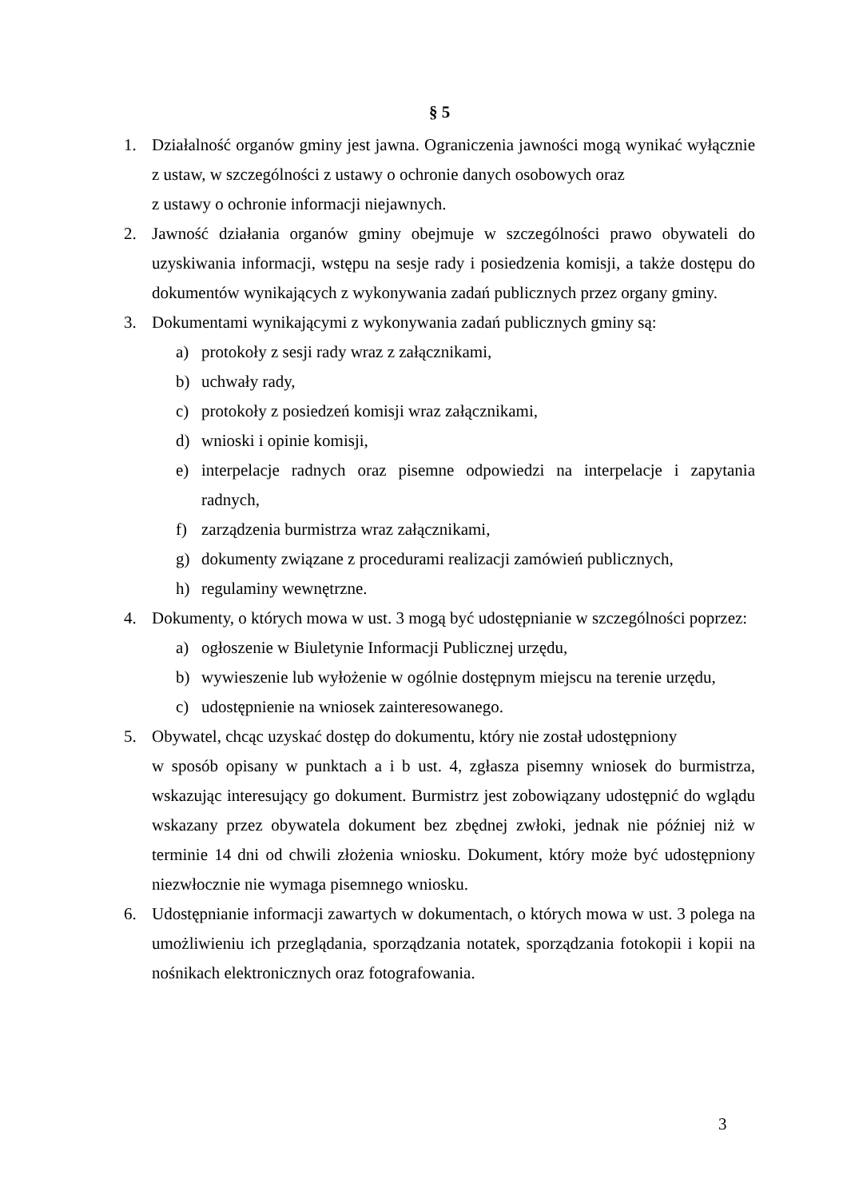§ 5
1. Działalność organów gminy jest jawna. Ograniczenia jawności mogą wynikać wyłącznie z ustaw, w szczególności z ustawy o ochronie danych osobowych oraz
z ustawy o ochronie informacji niejawnych.
2. Jawność działania organów gminy obejmuje w szczególności prawo obywateli do uzyskiwania informacji, wstępu na sesje rady i posiedzenia komisji, a także dostępu do dokumentów wynikających z wykonywania zadań publicznych przez organy gminy.
3. Dokumentami wynikającymi z wykonywania zadań publicznych gminy są:
a) protokoły z sesji rady wraz z załącznikami,
b) uchwały rady,
c) protokoły z posiedzeń komisji wraz załącznikami,
d) wnioski i opinie komisji,
e) interpelacje radnych oraz pisemne odpowiedzi na interpelacje i zapytania radnych,
f) zarządzenia burmistrza wraz załącznikami,
g) dokumenty związane z procedurami realizacji zamówień publicznych,
h) regulaminy wewnętrzne.
4. Dokumenty, o których mowa w ust. 3 mogą być udostępnianie w szczególności poprzez:
a) ogłoszenie w Biuletynie Informacji Publicznej urzędu,
b) wywieszenie lub wyłożenie w ogólnie dostępnym miejscu na terenie urzędu,
c) udostępnienie na wniosek zainteresowanego.
5. Obywatel, chcąc uzyskać dostęp do dokumentu, który nie został udostępniony
w sposób opisany w punktach a i b ust. 4, zgłasza pisemny wniosek do burmistrza, wskazując interesujący go dokument. Burmistrz jest zobowiązany udostępnić do wglądu wskazany przez obywatela dokument bez zbędnej zwłoki, jednak nie później niż w terminie 14 dni od chwili złożenia wniosku. Dokument, który może być udostępniony niezwłocznie nie wymaga pisemnego wniosku.
6. Udostępnianie informacji zawartych w dokumentach, o których mowa w ust. 3 polega na umożliwieniu ich przeglądania, sporządzania notatek, sporządzania fotokopii i kopii na nośnikach elektronicznych oraz fotografowania.
3